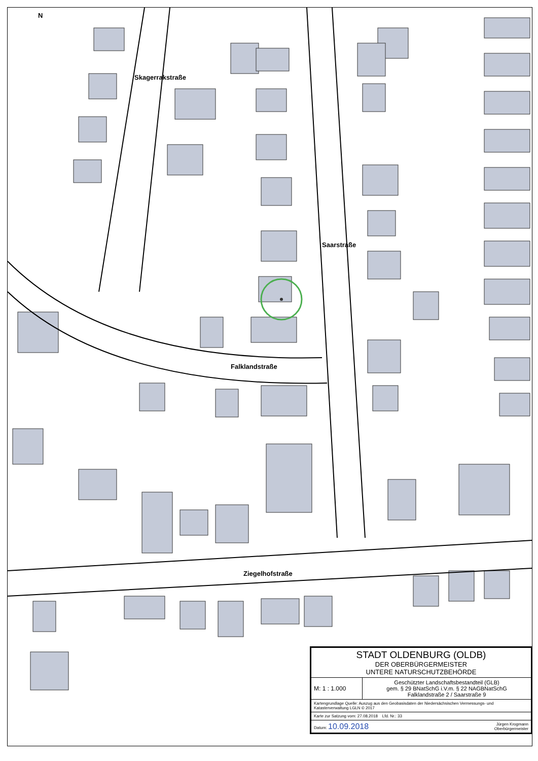N
Skagerrakstraße
Saarstraße
Falklandstraße
Ziegelhofstraße
| STADT OLDENBURG (OLDB) DER OBERBÜRGERMEISTER UNTERE NATURSCHUTZBEHÖRDE | |
| M: 1 : 1.000 | Geschützter Landschaftsbestandteil (GLB) gem. § 29 BNatSchG i.V.m. § 22 NAGBNatSchG Falklandstraße 2 / Saarstraße 9 |
| Kartengrundlage Quelle: Auszug aus den Geobasisdaten der Niedersächsischen Vermessungs- und Katasterverwaltung LGLN © 2017 | |
| Karte zur Satzung vom: 27.08.2018 Lfd. Nr.: 33 | |
| Datum: 10.09.2018 Jürgen Krogmann Oberbürgermeister | |